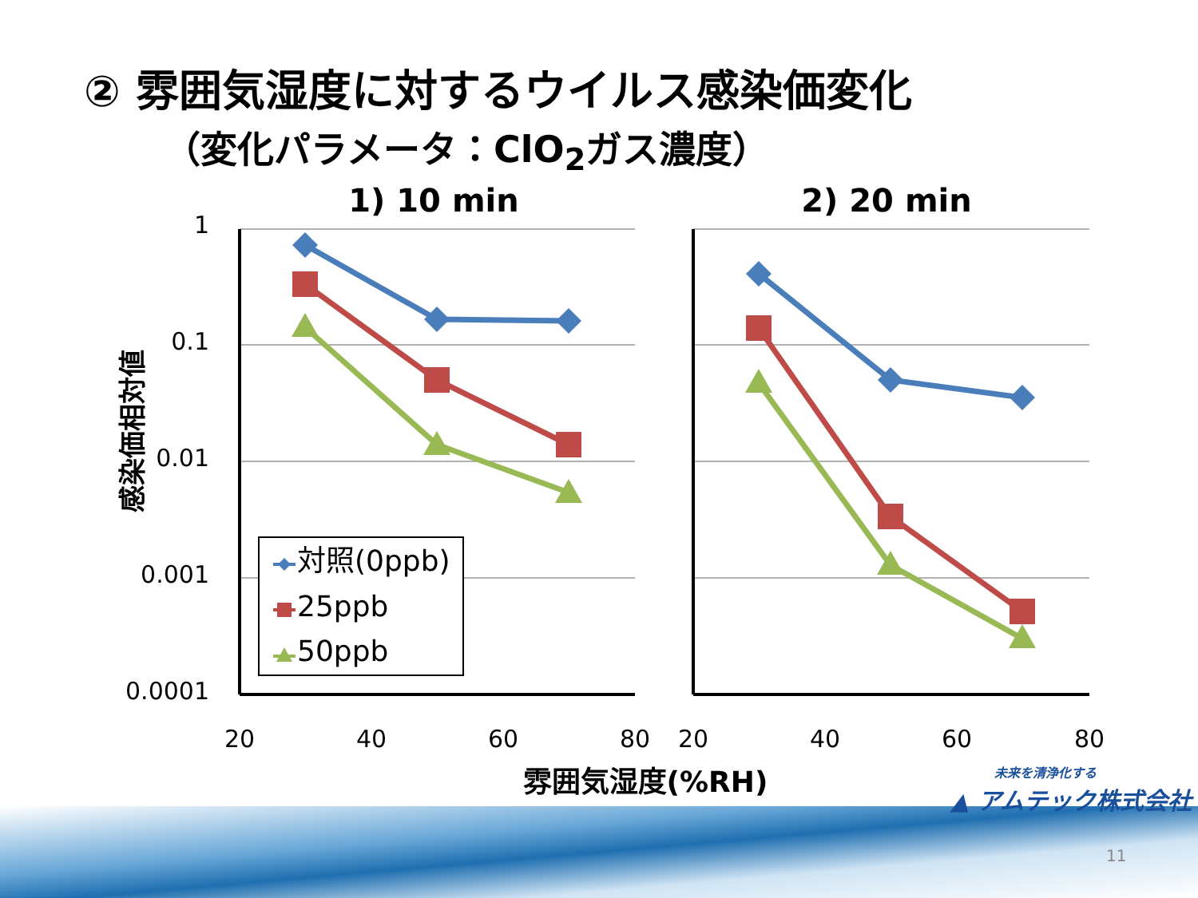② 雰囲気湿度に対するウイルス感染価変化
（変化パラメータ：ClO<sub>2</sub>ガス濃度）
1
0.1
0.01
0.001
0.0001
20
40
60
80
20
40
60
80
1) 10 min
2) 20 min
雰囲気湿度(%RH)
感染価相対値
対照(0ppb)
25ppb
50ppb
未来を清浄化する
▲ アムテック株式会社
11